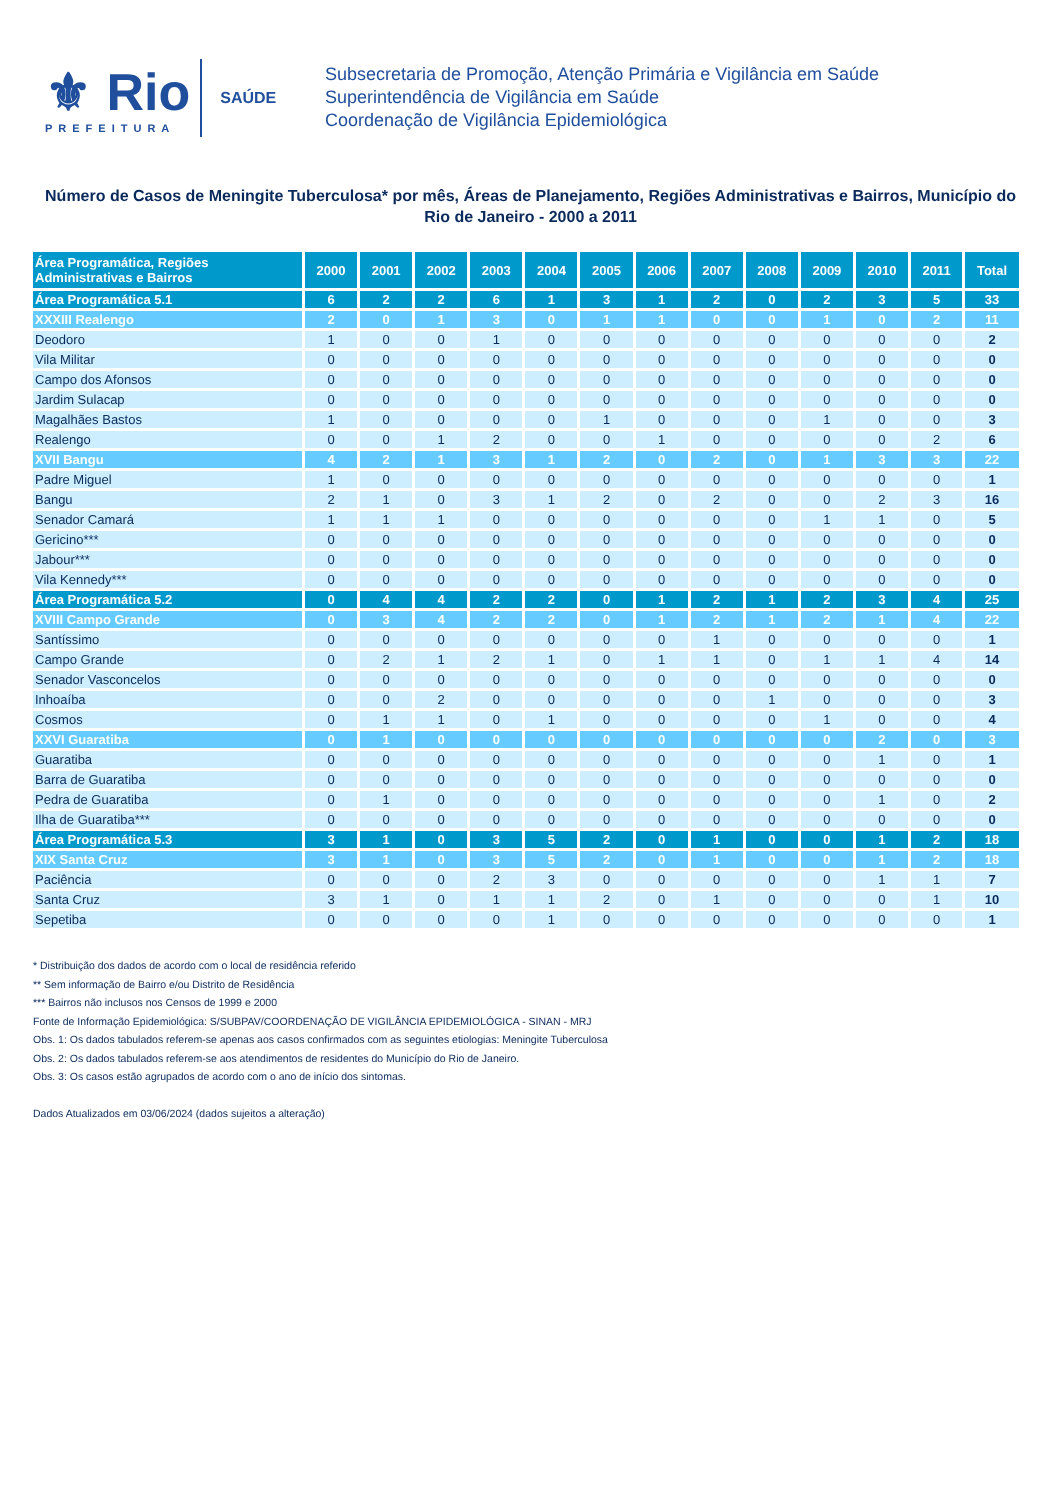⚜ Rio
PREFEITURA
SAÚDE
Subsecretaria de Promoção, Atenção Primária e Vigilância em Saúde
Superintendência de Vigilância em Saúde
Coordenação de Vigilância Epidemiológica
Número de Casos de Meningite Tuberculosa* por mês, Áreas de Planejamento, Regiões Administrativas e Bairros, Município do Rio de Janeiro - 2000 a 2011
| Área Programática, Regiões Administrativas e Bairros | 2000 | 2001 | 2002 | 2003 | 2004 | 2005 | 2006 | 2007 | 2008 | 2009 | 2010 | 2011 | Total |
| --- | --- | --- | --- | --- | --- | --- | --- | --- | --- | --- | --- | --- | --- |
| Área Programática 5.1 | 6 | 2 | 2 | 6 | 1 | 3 | 1 | 2 | 0 | 2 | 3 | 5 | 33 |
| XXXIII Realengo | 2 | 0 | 1 | 3 | 0 | 1 | 1 | 0 | 0 | 1 | 0 | 2 | 11 |
| Deodoro | 1 | 0 | 0 | 1 | 0 | 0 | 0 | 0 | 0 | 0 | 0 | 0 | 2 |
| Vila Militar | 0 | 0 | 0 | 0 | 0 | 0 | 0 | 0 | 0 | 0 | 0 | 0 | 0 |
| Campo dos Afonsos | 0 | 0 | 0 | 0 | 0 | 0 | 0 | 0 | 0 | 0 | 0 | 0 | 0 |
| Jardim Sulacap | 0 | 0 | 0 | 0 | 0 | 0 | 0 | 0 | 0 | 0 | 0 | 0 | 0 |
| Magalhães Bastos | 1 | 0 | 0 | 0 | 0 | 1 | 0 | 0 | 0 | 1 | 0 | 0 | 3 |
| Realengo | 0 | 0 | 1 | 2 | 0 | 0 | 1 | 0 | 0 | 0 | 0 | 2 | 6 |
| XVII Bangu | 4 | 2 | 1 | 3 | 1 | 2 | 0 | 2 | 0 | 1 | 3 | 3 | 22 |
| Padre Miguel | 1 | 0 | 0 | 0 | 0 | 0 | 0 | 0 | 0 | 0 | 0 | 0 | 1 |
| Bangu | 2 | 1 | 0 | 3 | 1 | 2 | 0 | 2 | 0 | 0 | 2 | 3 | 16 |
| Senador Camará | 1 | 1 | 1 | 0 | 0 | 0 | 0 | 0 | 0 | 1 | 1 | 0 | 5 |
| Gericino*** | 0 | 0 | 0 | 0 | 0 | 0 | 0 | 0 | 0 | 0 | 0 | 0 | 0 |
| Jabour*** | 0 | 0 | 0 | 0 | 0 | 0 | 0 | 0 | 0 | 0 | 0 | 0 | 0 |
| Vila Kennedy*** | 0 | 0 | 0 | 0 | 0 | 0 | 0 | 0 | 0 | 0 | 0 | 0 | 0 |
| Área Programática 5.2 | 0 | 4 | 4 | 2 | 2 | 0 | 1 | 2 | 1 | 2 | 3 | 4 | 25 |
| XVIII Campo Grande | 0 | 3 | 4 | 2 | 2 | 0 | 1 | 2 | 1 | 2 | 1 | 4 | 22 |
| Santíssimo | 0 | 0 | 0 | 0 | 0 | 0 | 0 | 1 | 0 | 0 | 0 | 0 | 1 |
| Campo Grande | 0 | 2 | 1 | 2 | 1 | 0 | 1 | 1 | 0 | 1 | 1 | 4 | 14 |
| Senador Vasconcelos | 0 | 0 | 0 | 0 | 0 | 0 | 0 | 0 | 0 | 0 | 0 | 0 | 0 |
| Inhoaíba | 0 | 0 | 2 | 0 | 0 | 0 | 0 | 0 | 1 | 0 | 0 | 0 | 3 |
| Cosmos | 0 | 1 | 1 | 0 | 1 | 0 | 0 | 0 | 0 | 1 | 0 | 0 | 4 |
| XXVI Guaratiba | 0 | 1 | 0 | 0 | 0 | 0 | 0 | 0 | 0 | 0 | 2 | 0 | 3 |
| Guaratiba | 0 | 0 | 0 | 0 | 0 | 0 | 0 | 0 | 0 | 0 | 1 | 0 | 1 |
| Barra de Guaratiba | 0 | 0 | 0 | 0 | 0 | 0 | 0 | 0 | 0 | 0 | 0 | 0 | 0 |
| Pedra de Guaratiba | 0 | 1 | 0 | 0 | 0 | 0 | 0 | 0 | 0 | 0 | 1 | 0 | 2 |
| Ilha de Guaratiba*** | 0 | 0 | 0 | 0 | 0 | 0 | 0 | 0 | 0 | 0 | 0 | 0 | 0 |
| Área Programática 5.3 | 3 | 1 | 0 | 3 | 5 | 2 | 0 | 1 | 0 | 0 | 1 | 2 | 18 |
| XIX Santa Cruz | 3 | 1 | 0 | 3 | 5 | 2 | 0 | 1 | 0 | 0 | 1 | 2 | 18 |
| Paciência | 0 | 0 | 0 | 2 | 3 | 0 | 0 | 0 | 0 | 0 | 1 | 1 | 7 |
| Santa Cruz | 3 | 1 | 0 | 1 | 1 | 2 | 0 | 1 | 0 | 0 | 0 | 1 | 10 |
| Sepetiba | 0 | 0 | 0 | 0 | 1 | 0 | 0 | 0 | 0 | 0 | 0 | 0 | 1 |
* Distribuição dos dados de acordo com o local de residência referido
** Sem informação de Bairro e/ou Distrito de Residência
*** Bairros não inclusos nos Censos de 1999 e 2000
Fonte de Informação Epidemiológica: S/SUBPAV/COORDENAÇÃO DE VIGILÂNCIA EPIDEMIOLÓGICA - SINAN - MRJ
Obs. 1: Os dados tabulados referem-se apenas aos casos confirmados com as seguintes etiologias: Meningite Tuberculosa
Obs. 2: Os dados tabulados referem-se aos atendimentos de residentes do Município do Rio de Janeiro.
Obs. 3: Os casos estão agrupados de acordo com o ano de início dos sintomas.
Dados Atualizados em 03/06/2024 (dados sujeitos a alteração)